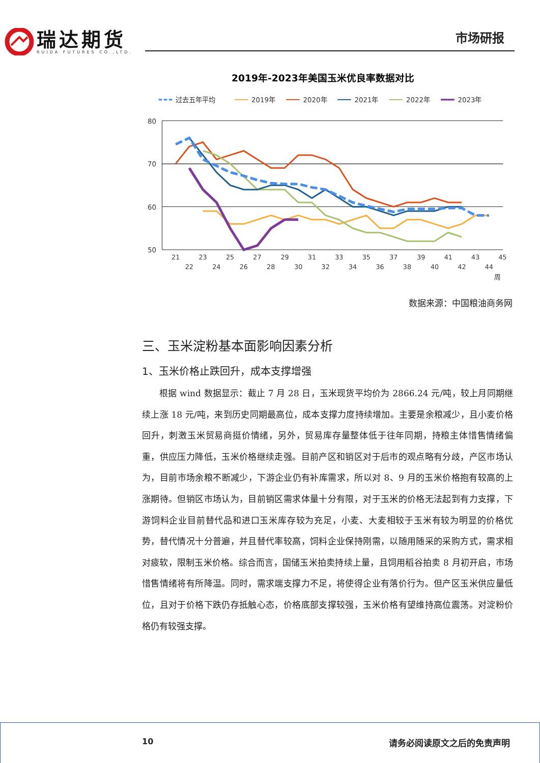瑞达期货
RUIDA FUTURES CO.,LTD.
市场研报
2019年-2023年美国玉米优良率数据对比
过去五年平均
2019年
2020年
2021年
2022年
2023年
80
70
60
50
21
23
25
27
29
31
33
35
37
39
41
43
45
22
24
26
28
30
32
34
36
38
40
42
44
周
数据来源：中国粮油商务网
三、玉米淀粉基本面影响因素分析
1、玉米价格止跌回升，成本支撑增强
根据 wind 数据显示：截止 7 月 28 日，玉米现货平均价为 2866.24 元/吨，较上月同期继续上涨 18 元/吨，来到历史同期最高位，成本支撑力度持续增加。主要是余粮减少，且小麦价格回升，刺激玉米贸易商挺价情绪，另外，贸易库存量整体低于往年同期，持粮主体惜售情绪偏重，供应压力降低，玉米价格继续走强。目前产区和销区对于后市的观点略有分歧，产区市场认为，目前市场余粮不断减少，下游企业仍有补库需求，所以对 8、9 月的玉米价格抱有较高的上涨期待。但销区市场认为，目前销区需求体量十分有限，对于玉米的价格无法起到有力支撑，下游饲料企业目前替代品和进口玉米库存较为充足，小麦、大麦相较于玉米有较为明显的价格优势，替代情况十分普遍，并且替代率较高，饲料企业保持刚需，以随用随采的采购方式，需求相对疲软，限制玉米价格。综合而言，国储玉米拍卖持续上量，且饲用稻谷拍卖 8 月初开启，市场惜售情绪将有所降温。同时，需求端支撑力不足，将使得企业有落价行为。但产区玉米供应量低位，且对于价格下跌仍存抵触心态，价格底部支撑较强，玉米价格有望维持高位震荡。对淀粉价格仍有较强支撑。
10 请务必阅读原文之后的免责声明